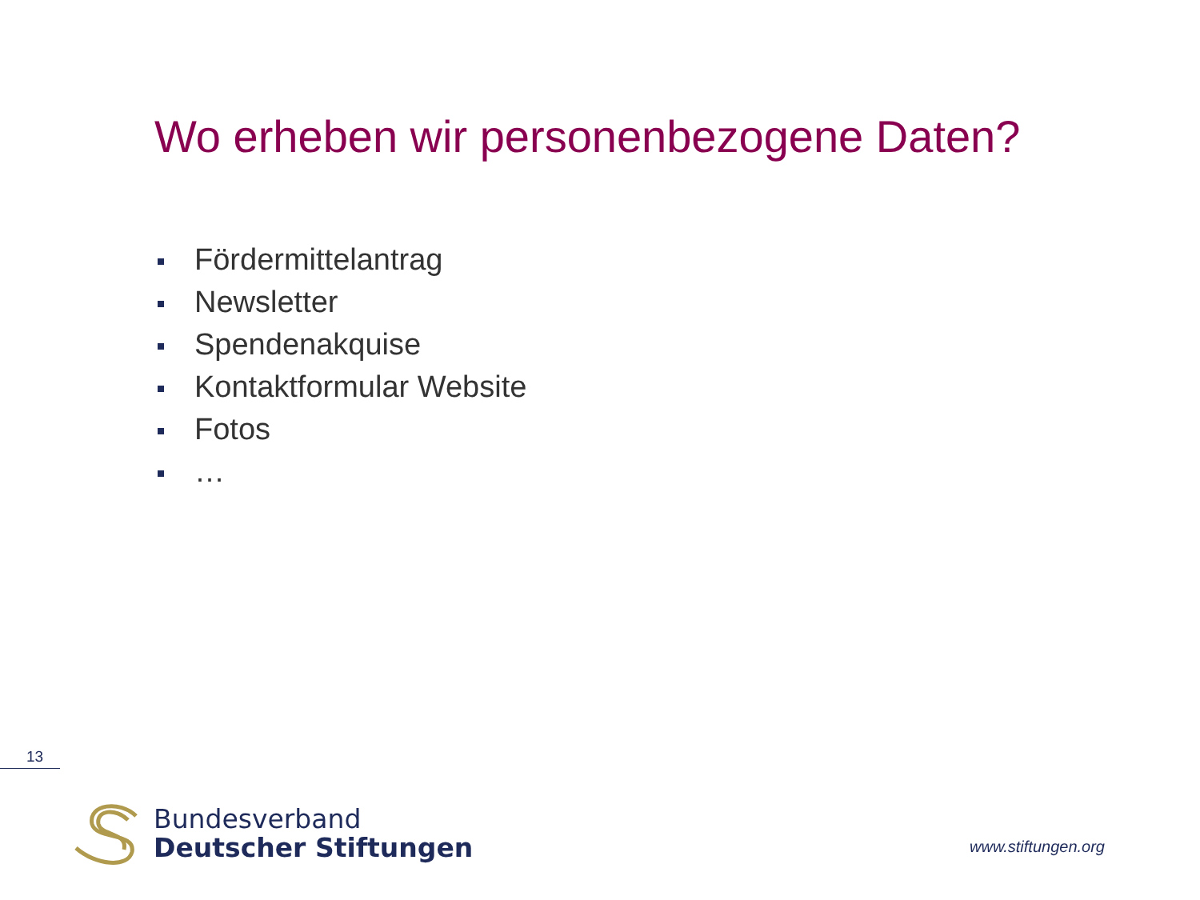Wo erheben wir personenbezogene Daten?
Fördermittelantrag
Newsletter
Spendenakquise
Kontaktformular Website
Fotos
…
13
Bundesverband
Deutscher Stiftungen
www.stiftungen.org